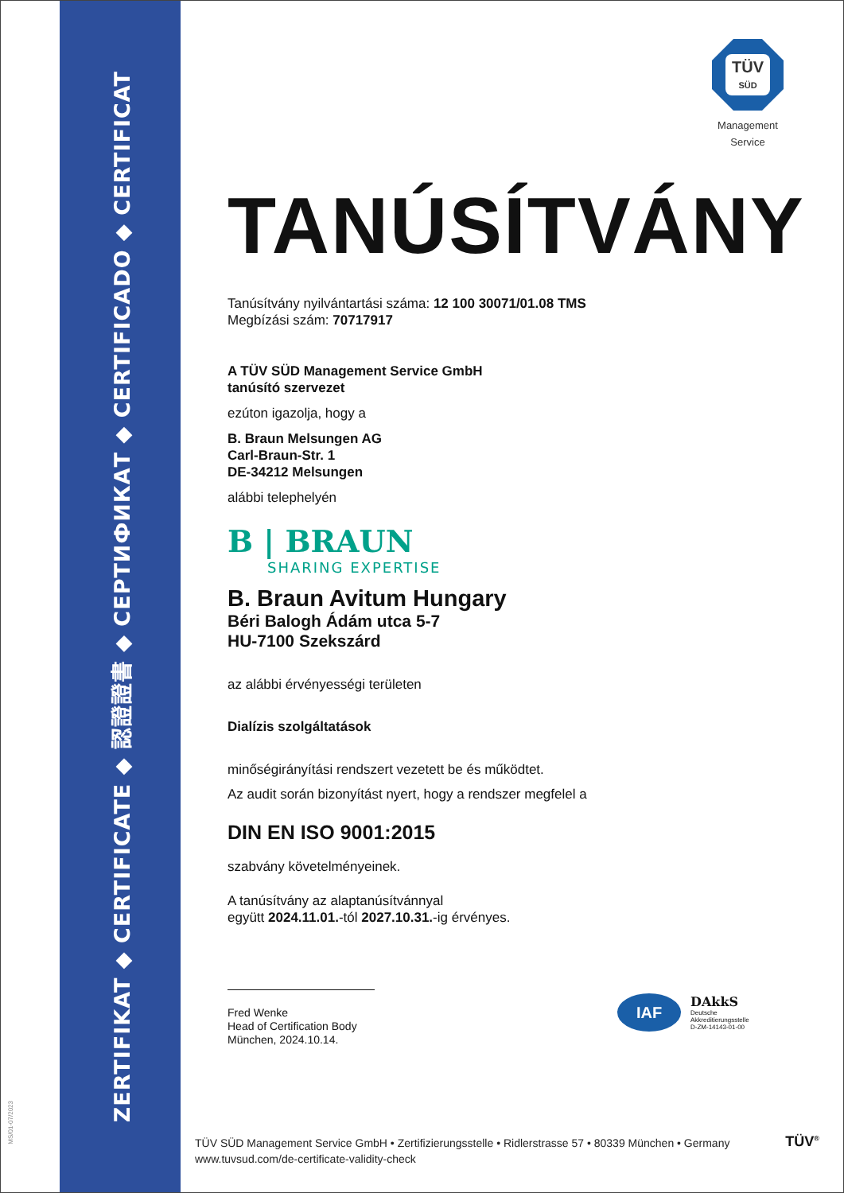ZERTIFIKAT ◆ CERTIFICATE ◆ 認證證書 ◆ СЕРТИФИКАТ ◆ CERTIFICADO ◆ CERTIFICAT
MS/01-07/2023
TÜV
SÜD
Management Service
TANÚSÍTVÁNY
Tanúsítvány nyilvántartási száma: 12 100 30071/01.08 TMS
Megbízási szám: 70717917
A TÜV SÜD Management Service GmbH
tanúsító szervezet
ezúton igazolja, hogy a
B. Braun Melsungen AG
Carl-Braun-Str. 1
DE-34212 Melsungen
alábbi telephelyén
B | BRAUN
SHARING EXPERTISE
B. Braun Avitum Hungary
Béri Balogh Ádám utca 5-7
HU-7100 Szekszárd
az alábbi érvényességi területen
Dialízis szolgáltatások
minőségirányítási rendszert vezetett be és működtet.
Az audit során bizonyítást nyert, hogy a rendszer megfelel a
DIN EN ISO 9001:2015
szabvány követelményeinek.
A tanúsítvány az alaptanúsítvánnyal
együtt 2024.11.01.-tól 2027.10.31.-ig érvényes.
Fred Wenke
Head of Certification Body
München, 2024.10.14.
IAF
DAkkS
Deutsche
Akkreditierungsstelle
D-ZM-14143-01-00
TÜV SÜD Management Service GmbH • Zertifizierungsstelle • Ridlerstrasse 57 • 80339 München • Germany
www.tuvsud.com/de-certificate-validity-check
TÜV<sup>®</sup>